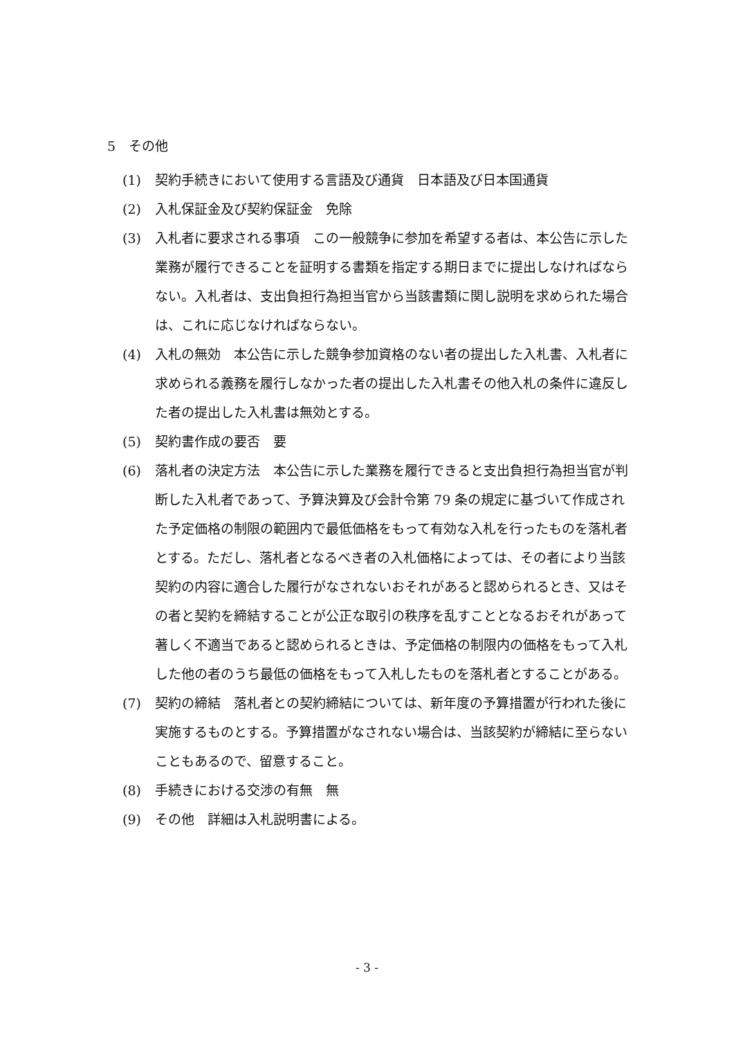5　その他
(1) 契約手続きにおいて使用する言語及び通貨　日本語及び日本国通貨
(2) 入札保証金及び契約保証金　免除
(3) 入札者に要求される事項　この一般競争に参加を希望する者は、本公告に示した業務が履行できることを証明する書類を指定する期日までに提出しなければならない。入札者は、支出負担行為担当官から当該書類に関し説明を求められた場合は、これに応じなければならない。
(4) 入札の無効　本公告に示した競争参加資格のない者の提出した入札書、入札者に求められる義務を履行しなかった者の提出した入札書その他入札の条件に違反した者の提出した入札書は無効とする。
(5) 契約書作成の要否　要
(6) 落札者の決定方法　本公告に示した業務を履行できると支出負担行為担当官が判断した入札者であって、予算決算及び会計令第 79 条の規定に基づいて作成された予定価格の制限の範囲内で最低価格をもって有効な入札を行ったものを落札者とする。ただし、落札者となるべき者の入札価格によっては、その者により当該契約の内容に適合した履行がなされないおそれがあると認められるとき、又はその者と契約を締結することが公正な取引の秩序を乱すこととなるおそれがあって著しく不適当であると認められるときは、予定価格の制限内の価格をもって入札した他の者のうち最低の価格をもって入札したものを落札者とすることがある。
(7) 契約の締結　落札者との契約締結については、新年度の予算措置が行われた後に実施するものとする。予算措置がなされない場合は、当該契約が締結に至らないこともあるので、留意すること。
(8) 手続きにおける交渉の有無　無
(9) その他　詳細は入札説明書による。
- 3 -